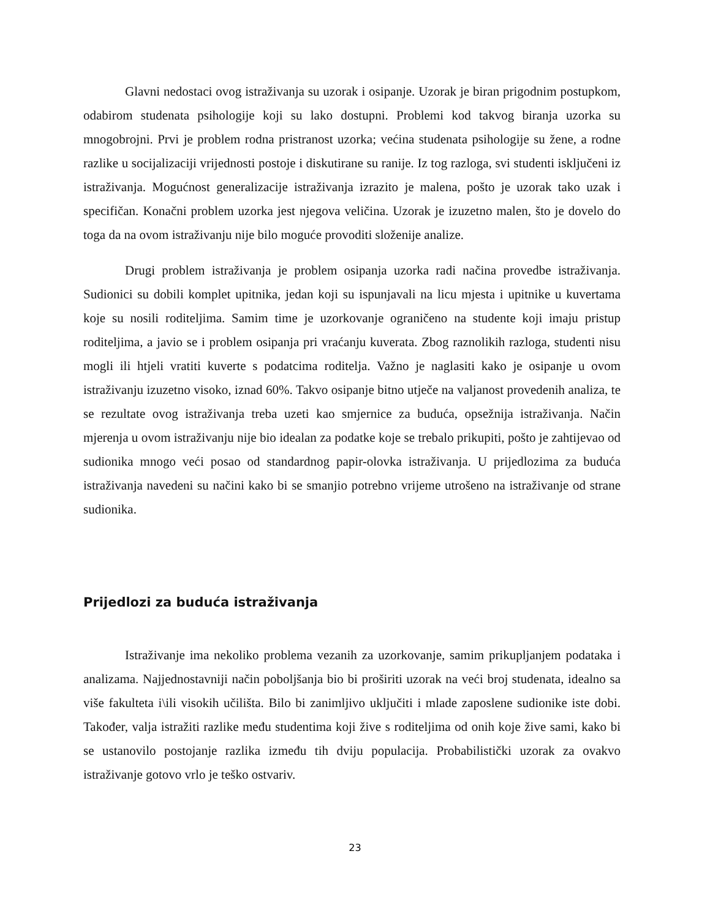Glavni nedostaci ovog istraživanja su uzorak i osipanje. Uzorak je biran prigodnim postupkom, odabirom studenata psihologije koji su lako dostupni. Problemi kod takvog biranja uzorka su mnogobrojni. Prvi je problem rodna pristranost uzorka; većina studenata psihologije su žene, a rodne razlike u socijalizaciji vrijednosti postoje i diskutirane su ranije. Iz tog razloga, svi studenti isključeni iz istraživanja. Mogućnost generalizacije istraživanja izrazito je malena, pošto je uzorak tako uzak i specifičan. Konačni problem uzorka jest njegova veličina. Uzorak je izuzetno malen, što je dovelo do toga da na ovom istraživanju nije bilo moguće provoditi složenije analize.
Drugi problem istraživanja je problem osipanja uzorka radi načina provedbe istraživanja. Sudionici su dobili komplet upitnika, jedan koji su ispunjavali na licu mjesta i upitnike u kuvertama koje su nosili roditeljima. Samim time je uzorkovanje ograničeno na studente koji imaju pristup roditeljima, a javio se i problem osipanja pri vraćanju kuverata. Zbog raznolikih razloga, studenti nisu mogli ili htjeli vratiti kuverte s podatcima roditelja. Važno je naglasiti kako je osipanje u ovom istraživanju izuzetno visoko, iznad 60%. Takvo osipanje bitno utječe na valjanost provedenih analiza, te se rezultate ovog istraživanja treba uzeti kao smjernice za buduća, opsežnija istraživanja. Način mjerenja u ovom istraživanju nije bio idealan za podatke koje se trebalo prikupiti, pošto je zahtijevao od sudionika mnogo veći posao od standardnog papir-olovka istraživanja. U prijedlozima za buduća istraživanja navedeni su načini kako bi se smanjio potrebno vrijeme utrošeno na istraživanje od strane sudionika.
Prijedlozi za buduća istraživanja
Istraživanje ima nekoliko problema vezanih za uzorkovanje, samim prikupljanjem podataka i analizama. Najjednostavniji način poboljšanja bio bi proširiti uzorak na veći broj studenata, idealno sa više fakulteta i\ili visokih učilišta. Bilo bi zanimljivo uključiti i mlade zaposlene sudionike iste dobi. Također, valja istražiti razlike među studentima koji žive s roditeljima od onih koje žive sami, kako bi se ustanovilo postojanje razlika između tih dviju populacija. Probabilistički uzorak za ovakvo istraživanje gotovo vrlo je teško ostvariv.
23